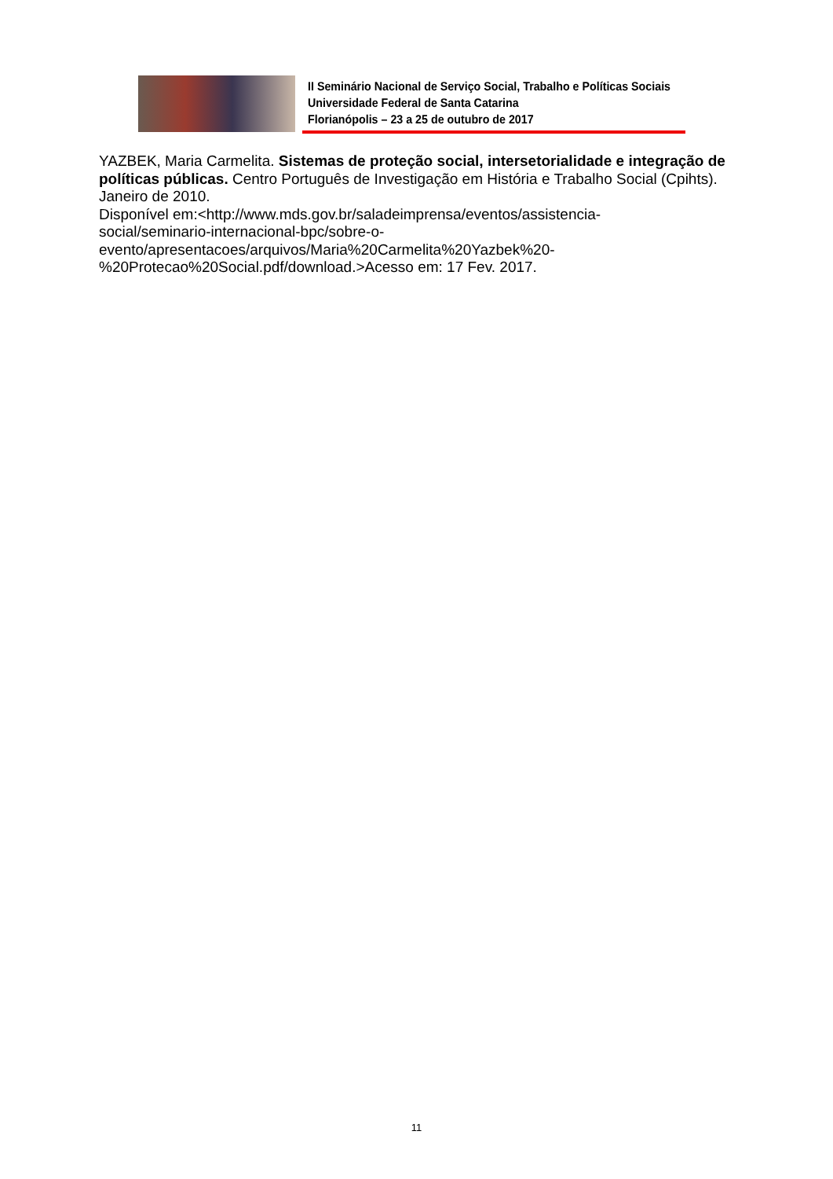II Seminário Nacional de Serviço Social, Trabalho e Políticas Sociais
Universidade Federal de Santa Catarina
Florianópolis – 23 a 25 de outubro de 2017
YAZBEK, Maria Carmelita. Sistemas de proteção social, intersetorialidade e integração de políticas públicas. Centro Português de Investigação em História e Trabalho Social (Cpihts). Janeiro de 2010.
Disponível em:<http://www.mds.gov.br/saladeimprensa/eventos/assistencia-
social/seminario-internacional-bpc/sobre-o-
evento/apresentacoes/arquivos/Maria%20Carmelita%20Yazbek%20-
%20Protecao%20Social.pdf/download.>Acesso em: 17 Fev. 2017.
11